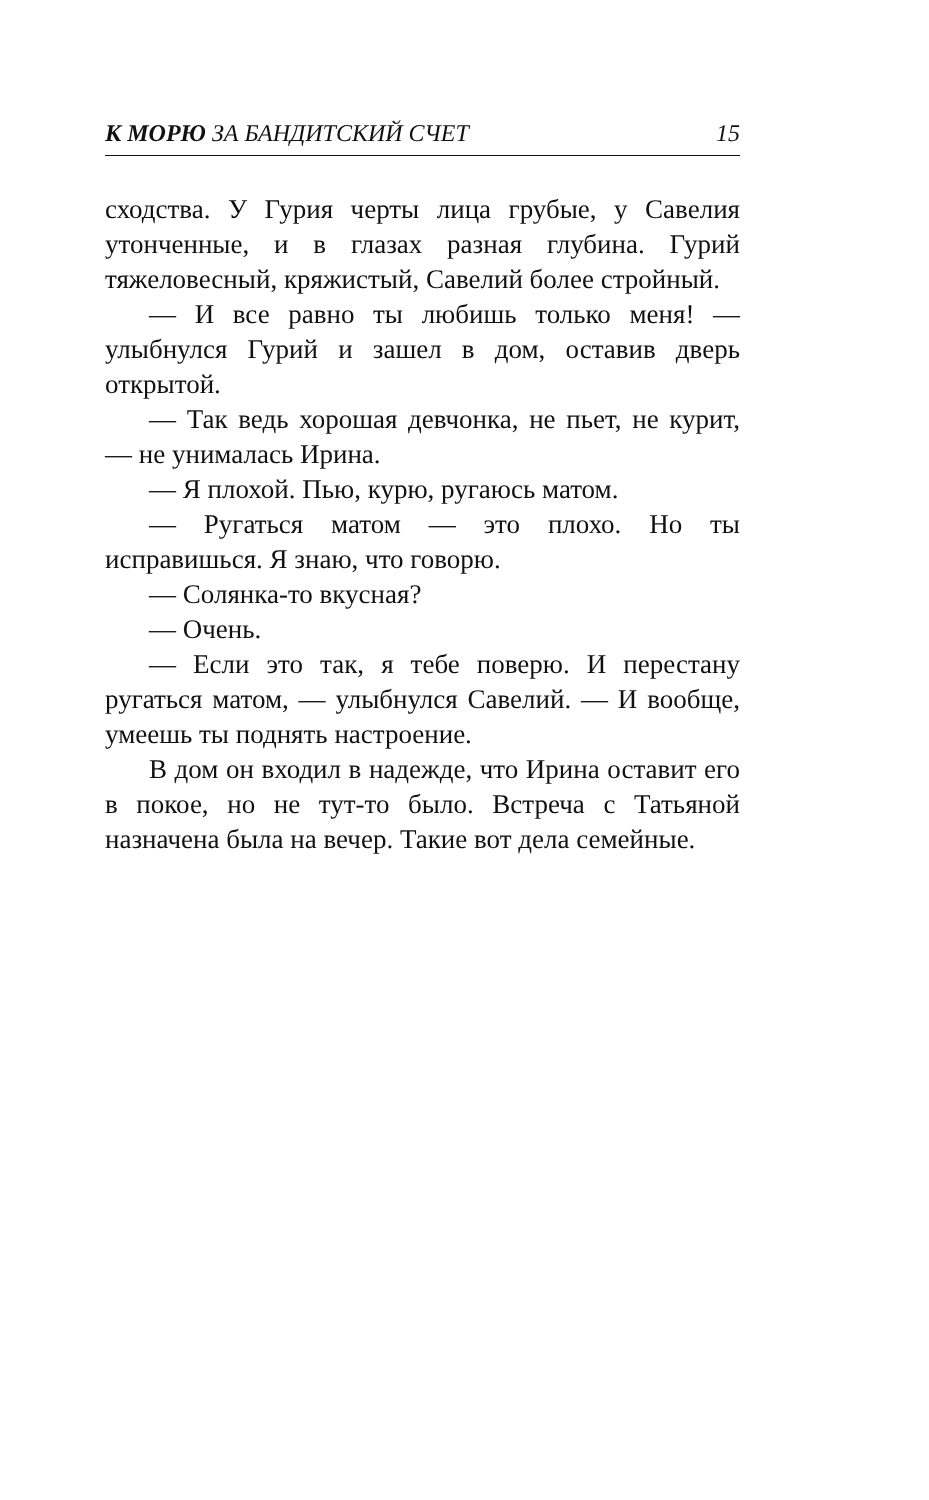К МОРЮ ЗА БАНДИТСКИЙ СЧЕТ 15
сходства. У Гурия черты лица грубые, у Савелия утонченные, и в глазах разная глубина. Гурий тяжеловесный, кряжистый, Савелий более стройный.
— И все равно ты любишь только меня! — улыбнулся Гурий и зашел в дом, оставив дверь открытой.
— Так ведь хорошая девчонка, не пьет, не курит, — не унималась Ирина.
— Я плохой. Пью, курю, ругаюсь матом.
— Ругаться матом — это плохо. Но ты исправишься. Я знаю, что говорю.
— Солянка-то вкусная?
— Очень.
— Если это так, я тебе поверю. И перестану ругаться матом, — улыбнулся Савелий. — И вообще, умеешь ты поднять настроение.
В дом он входил в надежде, что Ирина оставит его в покое, но не тут-то было. Встреча с Татьяной назначена была на вечер. Такие вот дела семейные.